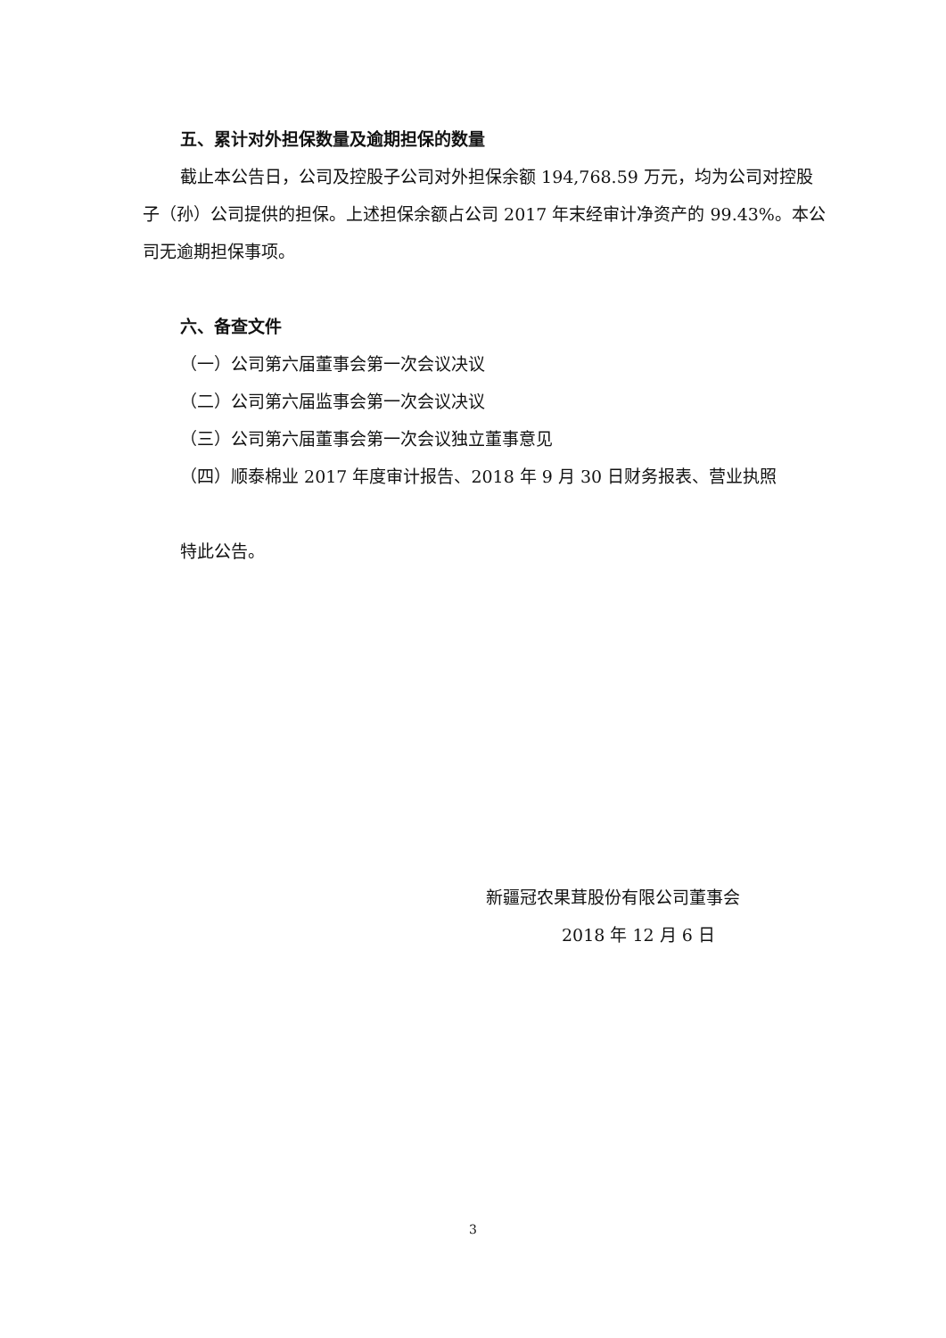五、累计对外担保数量及逾期担保的数量
截止本公告日，公司及控股子公司对外担保余额 194,768.59 万元，均为公司对控股子（孙）公司提供的担保。上述担保余额占公司 2017 年末经审计净资产的 99.43%。本公司无逾期担保事项。
六、备查文件
（一）公司第六届董事会第一次会议决议
（二）公司第六届监事会第一次会议决议
（三）公司第六届董事会第一次会议独立董事意见
（四）顺泰棉业 2017 年度审计报告、2018 年 9 月 30 日财务报表、营业执照
特此公告。
新疆冠农果茸股份有限公司董事会
2018 年 12 月 6 日
3